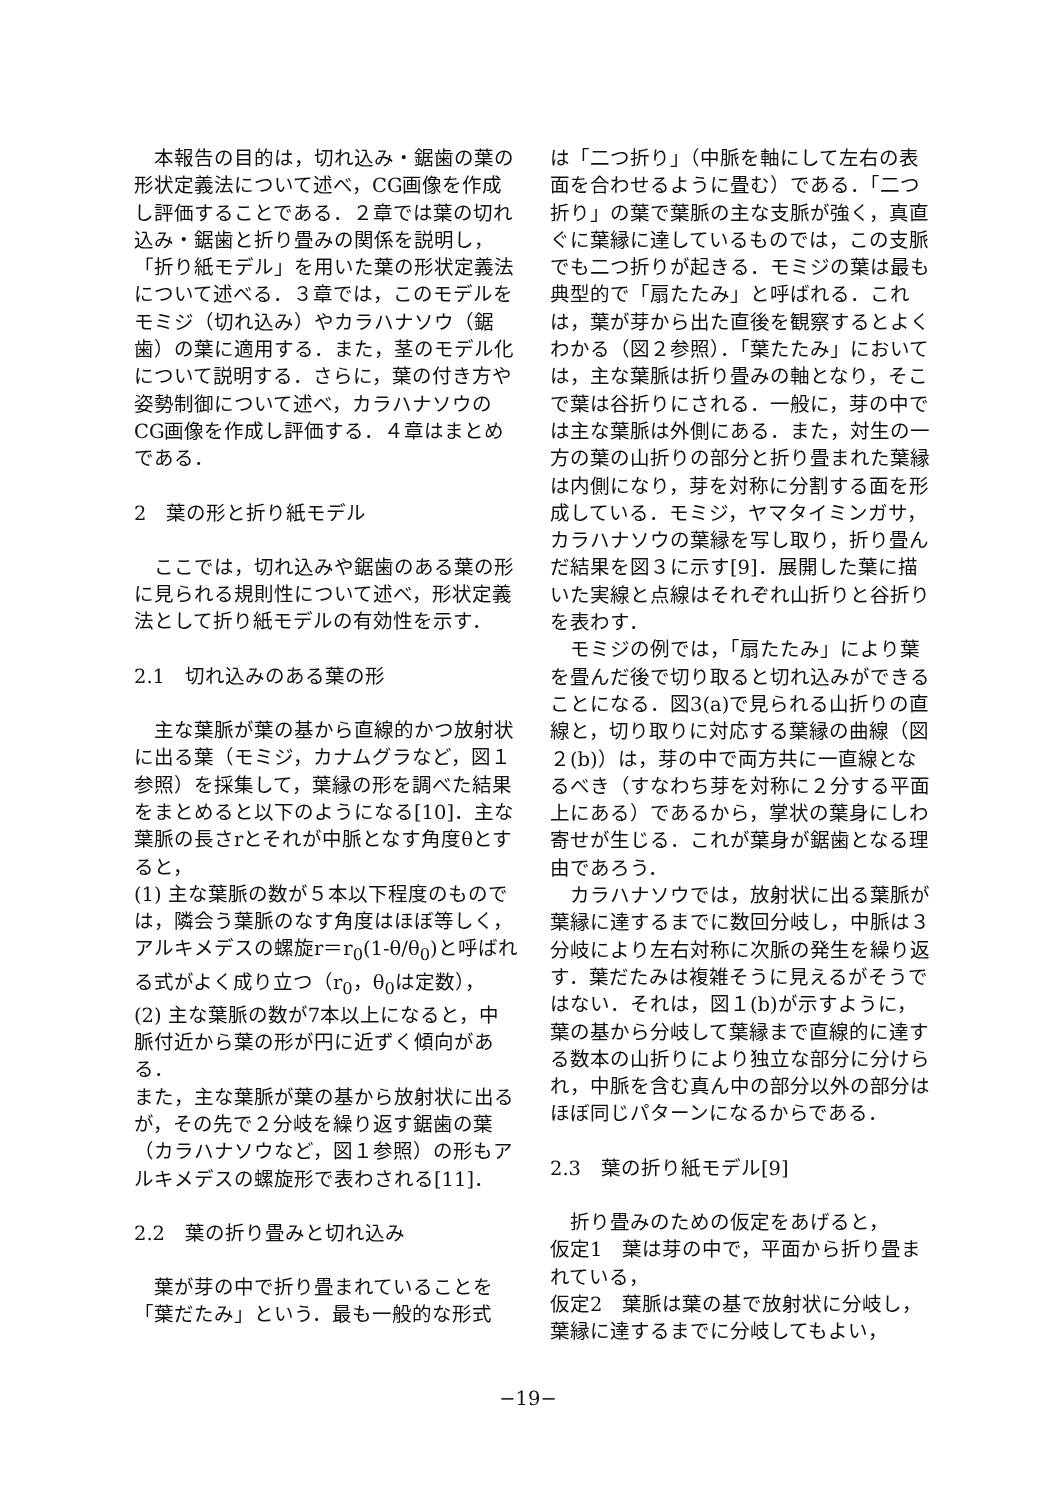本報告の目的は，切れ込み・鋸歯の葉の形状定義法について述べ，CG画像を作成し評価することである．２章では葉の切れ込み・鋸歯と折り畳みの関係を説明し，「折り紙モデル」を用いた葉の形状定義法について述べる．３章では，このモデルをモミジ（切れ込み）やカラハナソウ（鋸歯）の葉に適用する．また，茎のモデル化について説明する．さらに，葉の付き方や姿勢制御について述べ，カラハナソウのCG画像を作成し評価する．４章はまとめである．
2　葉の形と折り紙モデル
ここでは，切れ込みや鋸歯のある葉の形に見られる規則性について述べ，形状定義法として折り紙モデルの有効性を示す．
2.1　切れ込みのある葉の形
主な葉脈が葉の基から直線的かつ放射状に出る葉（モミジ，カナムグラなど，図１参照）を採集して，葉縁の形を調べた結果をまとめると以下のようになる[10]．主な葉脈の長さrとそれが中脈となす角度θとすると，
(1) 主な葉脈の数が５本以下程度のものでは，隣会う葉脈のなす角度はほぼ等しく，アルキメデスの螺旋r＝r<sub>0</sub>(1-θ/θ<sub>0</sub>)と呼ばれる式がよく成り立つ（r<sub>0</sub>，θ<sub>0</sub>は定数），
(2) 主な葉脈の数が7本以上になると，中脈付近から葉の形が円に近ずく傾向がある．
また，主な葉脈が葉の基から放射状に出るが，その先で２分岐を繰り返す鋸歯の葉（カラハナソウなど，図１参照）の形もアルキメデスの螺旋形で表わされる[11]．
2.2　葉の折り畳みと切れ込み
葉が芽の中で折り畳まれていることを「葉だたみ」という．最も一般的な形式
は「二つ折り」（中脈を軸にして左右の表面を合わせるように畳む）である．「二つ折り」の葉で葉脈の主な支脈が強く，真直ぐに葉縁に達しているものでは，この支脈でも二つ折りが起きる．モミジの葉は最も典型的で「扇たたみ」と呼ばれる．これは，葉が芽から出た直後を観察するとよくわかる（図２参照）．「葉たたみ」においては，主な葉脈は折り畳みの軸となり，そこで葉は谷折りにされる．一般に，芽の中では主な葉脈は外側にある．また，対生の一方の葉の山折りの部分と折り畳まれた葉縁は内側になり，芽を対称に分割する面を形成している．モミジ，ヤマタイミンガサ，カラハナソウの葉縁を写し取り，折り畳んだ結果を図３に示す[9]．展開した葉に描いた実線と点線はそれぞれ山折りと谷折りを表わす．
モミジの例では，「扇たたみ」により葉を畳んだ後で切り取ると切れ込みができることになる．図3(a)で見られる山折りの直線と，切り取りに対応する葉縁の曲線（図２(b)）は，芽の中で両方共に一直線となるべき（すなわち芽を対称に２分する平面上にある）であるから，掌状の葉身にしわ寄せが生じる．これが葉身が鋸歯となる理由であろう．
カラハナソウでは，放射状に出る葉脈が葉縁に達するまでに数回分岐し，中脈は３分岐により左右対称に次脈の発生を繰り返す．葉だたみは複雑そうに見えるがそうではない．それは，図１(b)が示すように，葉の基から分岐して葉縁まで直線的に達する数本の山折りにより独立な部分に分けられ，中脈を含む真ん中の部分以外の部分はほぼ同じパターンになるからである．
2.3　葉の折り紙モデル[9]
折り畳みのための仮定をあげると，
仮定1　葉は芽の中で，平面から折り畳まれている，
仮定2　葉脈は葉の基で放射状に分岐し，葉縁に達するまでに分岐してもよい，
−19−